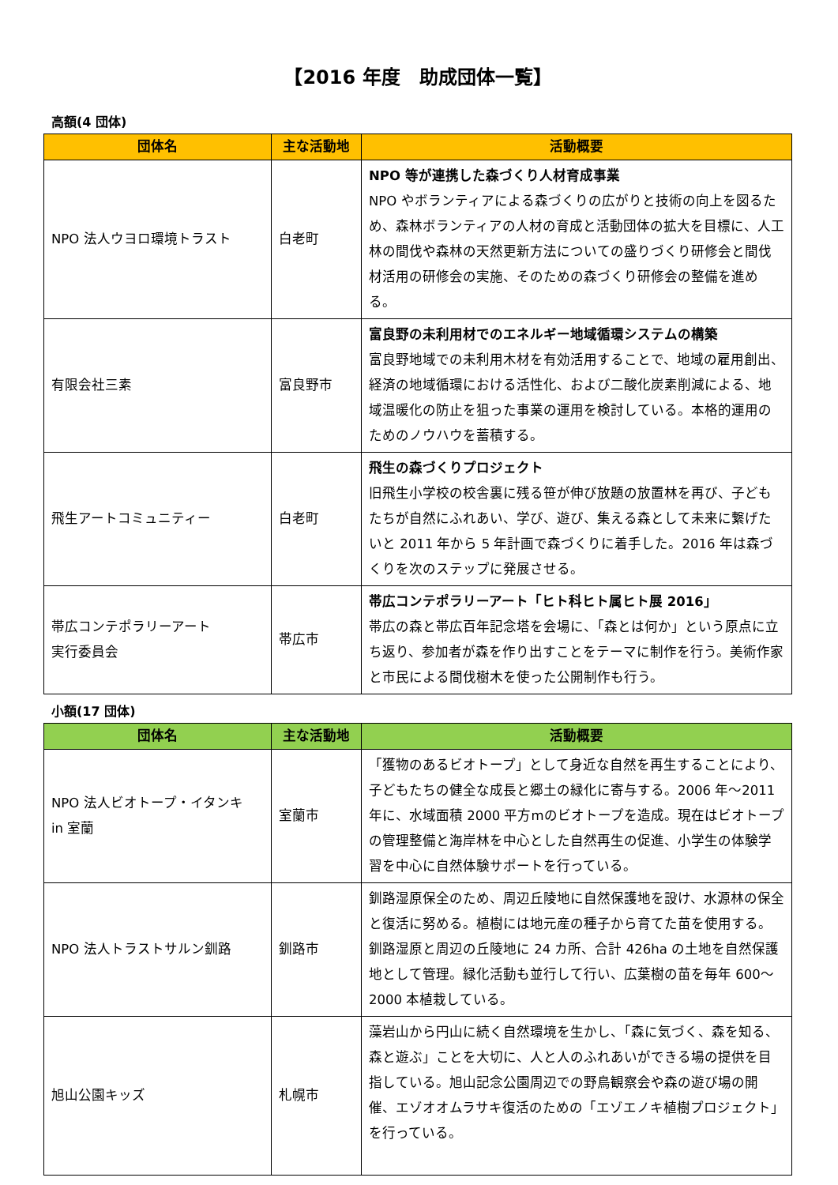【2016 年度　助成団体一覧】
高額(4 団体)
| 団体名 | 主な活動地 | 活動概要 |
| --- | --- | --- |
| NPO 法人ウヨロ環境トラスト | 白老町 | NPO 等が連携した森づくり人材育成事業 NPO やボランティアによる森づくりの広がりと技術の向上を図るため、森林ボランティアの人材の育成と活動団体の拡大を目標に、人工林の間伐や森林の天然更新方法についての盛りづくり研修会と間伐材活用の研修会の実施、そのための森づくり研修会の整備を進める。 |
| 有限会社三素 | 富良野市 | 富良野の未利用材でのエネルギー地域循環システムの構築 富良野地域での未利用木材を有効活用することで、地域の雇用創出、経済の地域循環における活性化、および二酸化炭素削減による、地域温暖化の防止を狙った事業の運用を検討している。本格的運用のためのノウハウを蓄積する。 |
| 飛生アートコミュニティー | 白老町 | 飛生の森づくりプロジェクト 旧飛生小学校の校舎裏に残る笹が伸び放題の放置林を再び、子どもたちが自然にふれあい、学び、遊び、集える森として未来に繋げたいと 2011 年から 5 年計画で森づくりに着手した。2016 年は森づくりを次のステップに発展させる。 |
| 帯広コンテポラリーアート 実行委員会 | 帯広市 | 帯広コンテポラリーアート「ヒト科ヒト属ヒト展 2016」 帯広の森と帯広百年記念塔を会場に、「森とは何か」という原点に立ち返り、参加者が森を作り出すことをテーマに制作を行う。美術作家と市民による間伐樹木を使った公開制作も行う。 |
小額(17 団体)
| 団体名 | 主な活動地 | 活動概要 |
| --- | --- | --- |
| NPO 法人ビオトープ・イタンキ in 室蘭 | 室蘭市 | 「獲物のあるビオトープ」として身近な自然を再生することにより、子どもたちの健全な成長と郷土の緑化に寄与する。2006 年～2011 年に、水域面積 2000 平方mのビオトープを造成。現在はビオトープの管理整備と海岸林を中心とした自然再生の促進、小学生の体験学習を中心に自然体験サポートを行っている。 |
| NPO 法人トラストサルン釧路 | 釧路市 | 釧路湿原保全のため、周辺丘陵地に自然保護地を設け、水源林の保全と復活に努める。植樹には地元産の種子から育てた苗を使用する。釧路湿原と周辺の丘陵地に 24 カ所、合計 426ha の土地を自然保護地として管理。緑化活動も並行して行い、広葉樹の苗を毎年 600～2000 本植栽している。 |
| 旭山公園キッズ | 札幌市 | 藻岩山から円山に続く自然環境を生かし、「森に気づく、森を知る、森と遊ぶ」ことを大切に、人と人のふれあいができる場の提供を目指している。旭山記念公園周辺での野鳥観察会や森の遊び場の開催、エゾオオムラサキ復活のための「エゾエノキ植樹プロジェクト」を行っている。 |